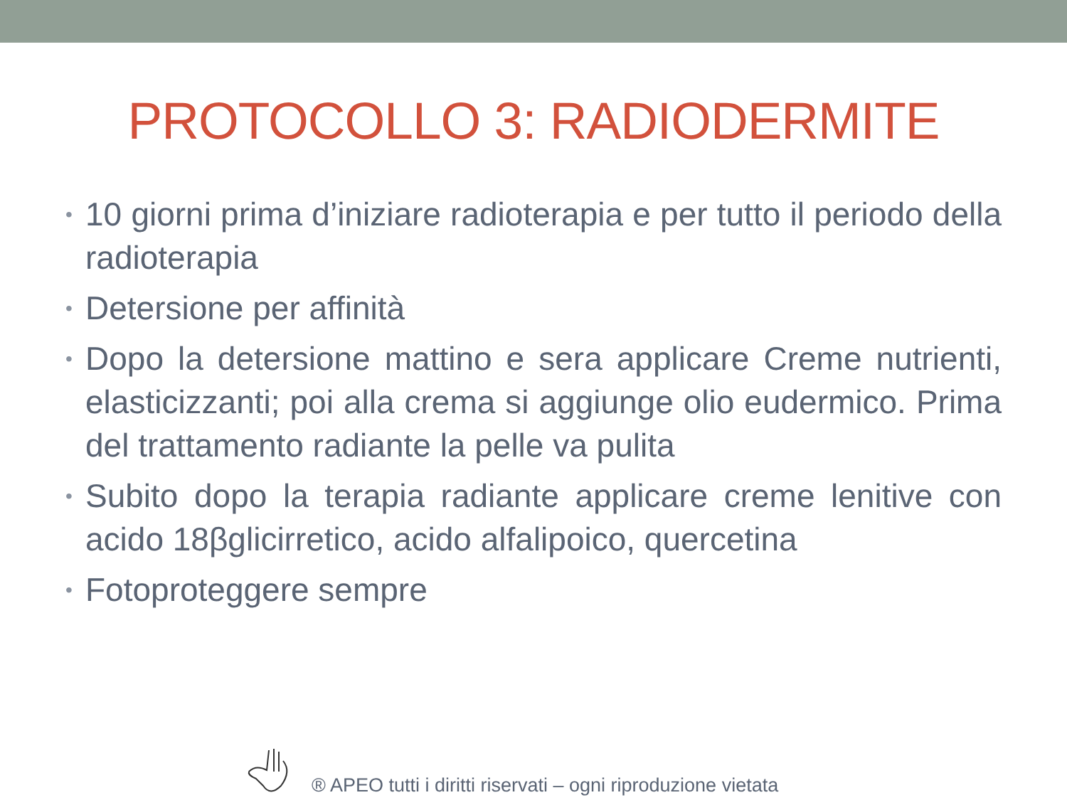PROTOCOLLO 3: RADIODERMITE
• 10 giorni prima d’iniziare radioterapia e per tutto il periodo della radioterapia
• Detersione per affinità
• Dopo la detersione mattino e sera applicare Creme nutrienti, elasticizzanti; poi alla crema si aggiunge olio eudermico. Prima del trattamento radiante la pelle va pulita
• Subito dopo la terapia radiante applicare creme lenitive con acido 18βglicirretico, acido alfalipoico, quercetina
• Fotoproteggere sempre
® APEO tutti i diritti riservati – ogni riproduzione vietata